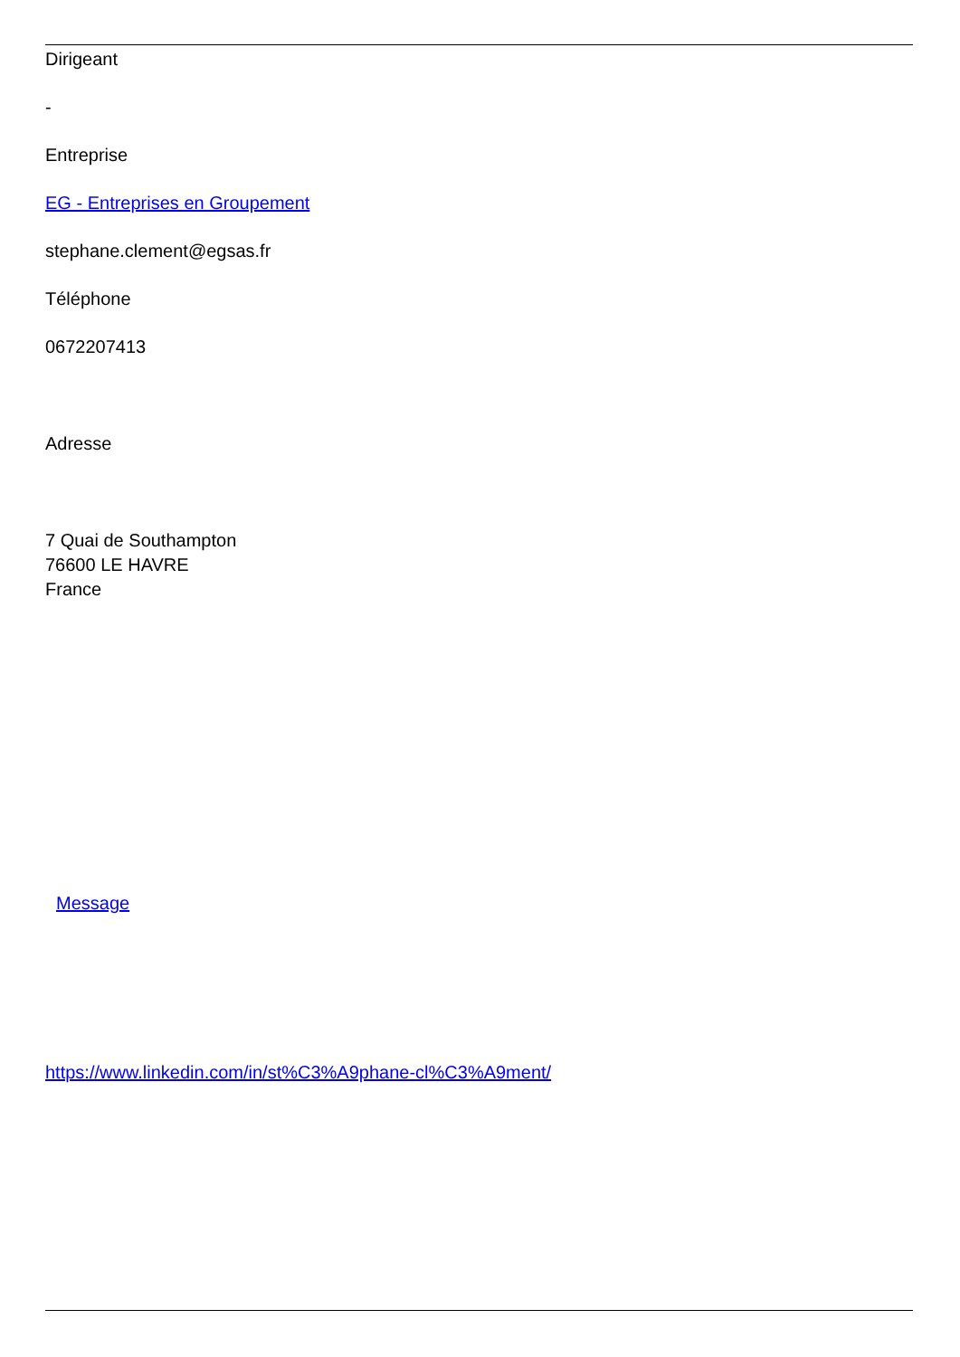Dirigeant
-
Entreprise
EG - Entreprises en Groupement
stephane.clement@egsas.fr
Téléphone
0672207413
Adresse
7 Quai de Southampton
76600 LE HAVRE
France
Message
https://www.linkedin.com/in/st%C3%A9phane-cl%C3%A9ment/